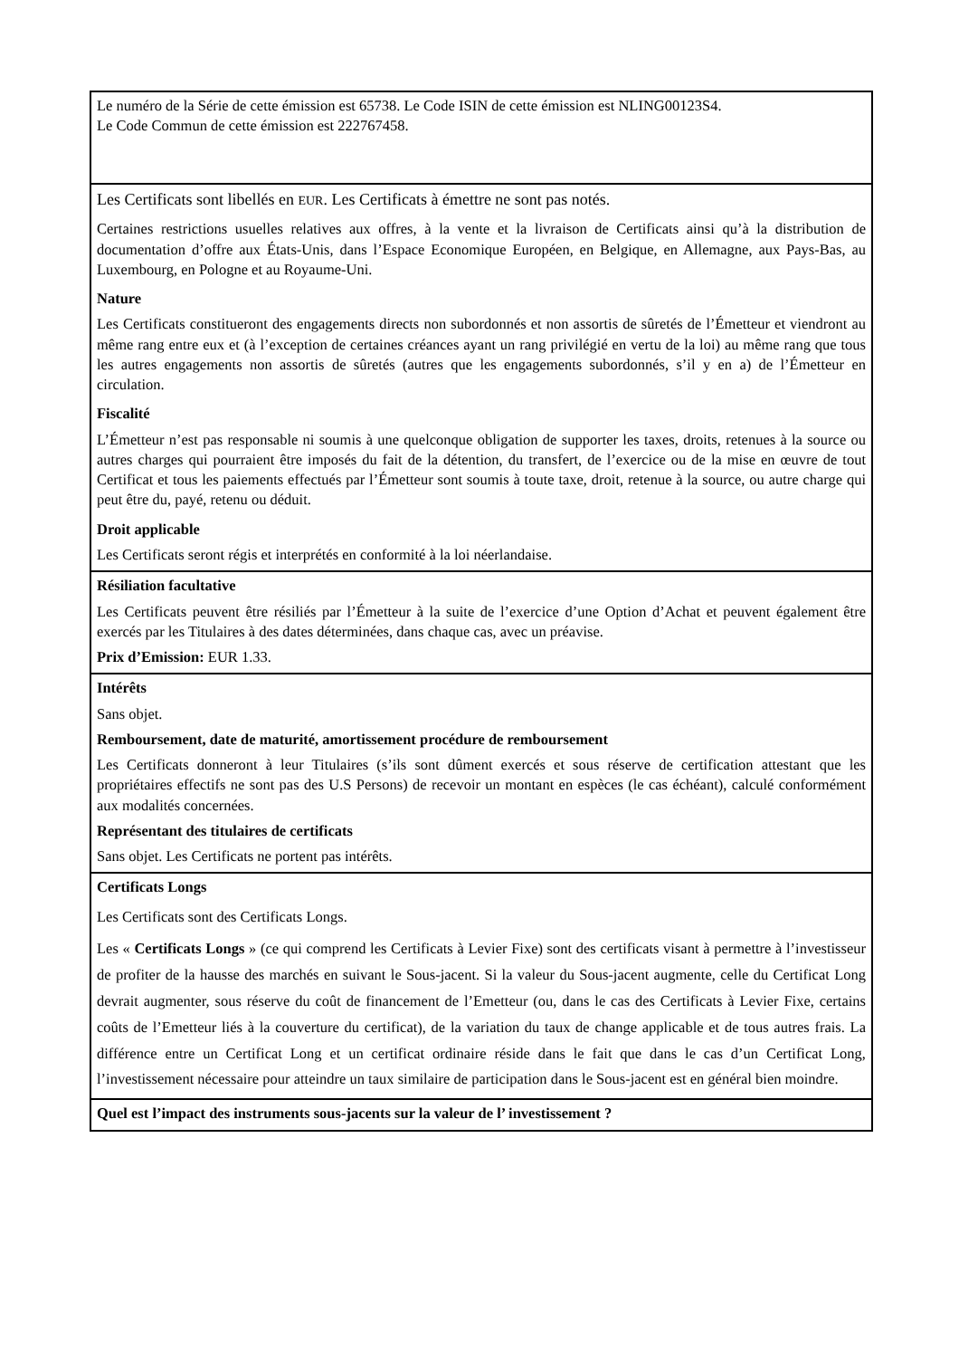| Le numéro de la Série de cette émission est 65738. Le Code ISIN de cette émission est NLING00123S4. Le Code Commun de cette émission est 222767458. |
| Les Certificats sont libellés en EUR . Les Certificats à émettre ne sont pas notés. Certaines restrictions usuelles relatives aux offres, à la vente et la livraison de Certificats ainsi qu’à la distribution de documentation d’offre aux États-Unis, dans l’Espace Economique Européen, en Belgique, en Allemagne, aux Pays-Bas, au Luxembourg, en Pologne et au Royaume-Uni. Nature Les Certificats constitueront des engagements directs non subordonnés et non assortis de sûretés de l’Émetteur et viendront au même rang entre eux et (à l’exception de certaines créances ayant un rang privilégié en vertu de la loi) au même rang que tous les autres engagements non assortis de sûretés (autres que les engagements subordonnés, s’il y en a) de l’Émetteur en circulation. Fiscalité L’Émetteur n’est pas responsable ni soumis à une quelconque obligation de supporter les taxes, droits, retenues à la source ou autres charges qui pourraient être imposés du fait de la détention, du transfert, de l’exercice ou de la mise en œuvre de tout Certificat et tous les paiements effectués par l’Émetteur sont soumis à toute taxe, droit, retenue à la source, ou autre charge qui peut être du, payé, retenu ou déduit. Droit applicable Les Certificats seront régis et interprétés en conformité à la loi néerlandaise. |
| Résiliation facultative Les Certificats peuvent être résiliés par l’Émetteur à la suite de l’exercice d’une Option d’Achat et peuvent également être exercés par les Titulaires à des dates déterminées, dans chaque cas, avec un préavise. Prix d’Emission: EUR 1.33. |
| Intérêts Sans objet. Remboursement, date de maturité, amortissement procédure de remboursement Les Certificats donneront à leur Titulaires (s’ils sont dûment exercés et sous réserve de certification attestant que les propriétaires effectifs ne sont pas des U.S Persons) de recevoir un montant en espèces (le cas échéant), calculé conformément aux modalités concernées. Représentant des titulaires de certificats Sans objet. Les Certificats ne portent pas intérêts. |
| Certificats Longs Les Certificats sont des Certificats Longs. Les « Certificats Longs » (ce qui comprend les Certificats à Levier Fixe) sont des certificats visant à permettre à l’investisseur de profiter de la hausse des marchés en suivant le Sous-jacent. Si la valeur du Sous-jacent augmente, celle du Certificat Long devrait augmenter, sous réserve du coût de financement de l’Emetteur (ou, dans le cas des Certificats à Levier Fixe, certains coûts de l’Emetteur liés à la couverture du certificat), de la variation du taux de change applicable et de tous autres frais. La différence entre un Certificat Long et un certificat ordinaire réside dans le fait que dans le cas d’un Certificat Long, l’investissement nécessaire pour atteindre un taux similaire de participation dans le Sous-jacent est en général bien moindre. |
| Quel est l’impact des instruments sous-jacents sur la valeur de l’ investissement ? |